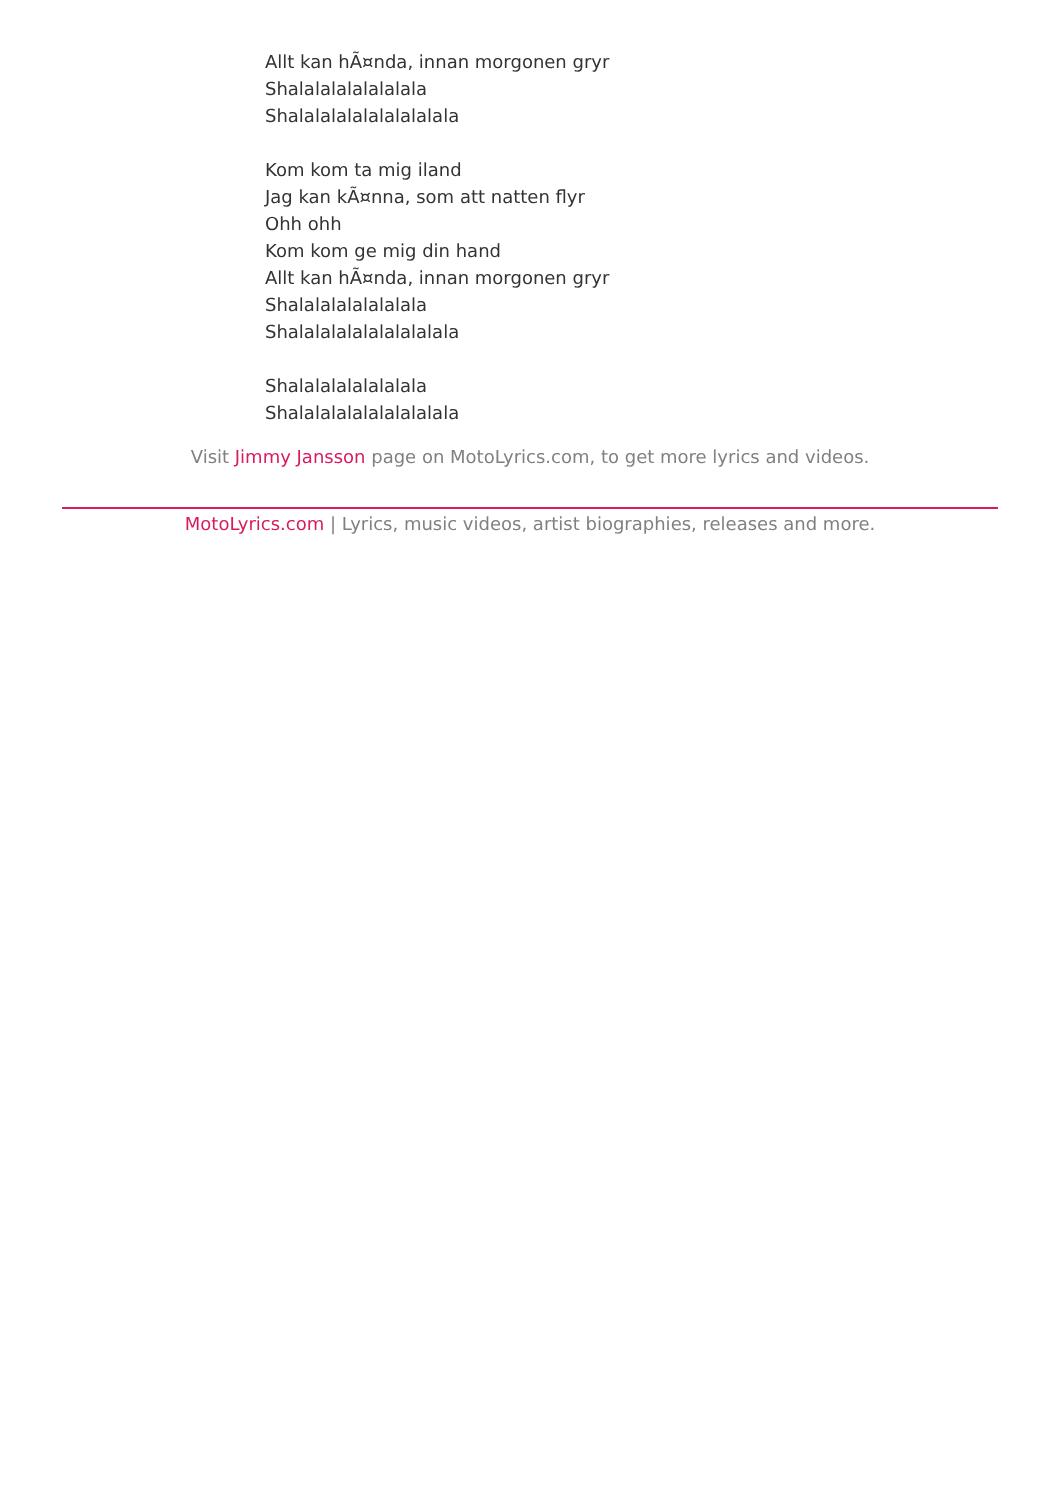Allt kan hÃ¤nda, innan morgonen gryr
Shalalalalalalalala
Shalalalalalalalalalala
Kom kom ta mig iland
Jag kan kÃ¤nna, som att natten flyr
Ohh ohh
Kom kom ge mig din hand
Allt kan hÃ¤nda, innan morgonen gryr
Shalalalalalalalala
Shalalalalalalalalalala
Shalalalalalalalala
Shalalalalalalalalalala
Visit Jimmy Jansson page on MotoLyrics.com, to get more lyrics and videos.
MotoLyrics.com | Lyrics, music videos, artist biographies, releases and more.